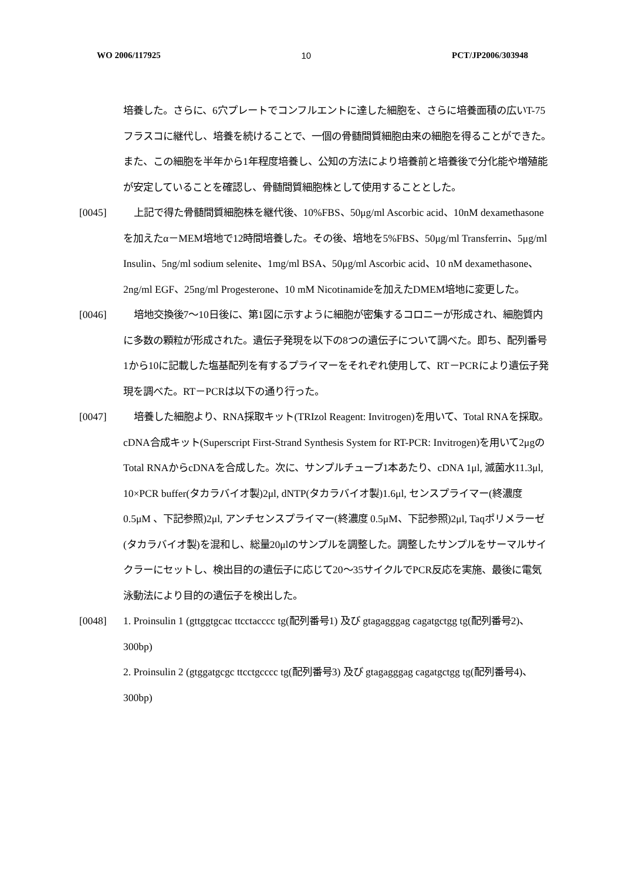WO 2006/117925 10 PCT/JP2006/303948
培養した。さらに、6穴プレートでコンフルエントに達した細胞を、さらに培養面積の広いT-75フラスコに継代し、培養を続けることで、一個の骨髄間質細胞由来の細胞を得ることができた。また、この細胞を半年から1年程度培養し、公知の方法により培養前と培養後で分化能や増殖能が安定していることを確認し、骨髄間質細胞株として使用することとした。
[0045] 上記で得た骨髄間質細胞株を継代後、10%FBS、50μg/ml Ascorbic acid、10nM dexamethasoneを加えたα－MEM培地で12時間培養した。その後、培地を5%FBS、50μg/ml Transferrin、5μg/ml Insulin、5ng/ml sodium selenite、1mg/ml BSA、50μg/ml Ascorbic acid、10 nM dexamethasone、2ng/ml EGF、25ng/ml Progesterone、10 mM Nicotinamideを加えたDMEM培地に変更した。
[0046] 培地交換後7～10日後に、第1図に示すように細胞が密集するコロニーが形成され、細胞質内に多数の顆粒が形成された。遺伝子発現を以下の8つの遺伝子について調べた。即ち、配列番号1から10に記載した塩基配列を有するプライマーをそれぞれ使用して、RT－PCRにより遺伝子発現を調べた。RT－PCRは以下の通り行った。
[0047] 培養した細胞より、RNA採取キット(TRIzol Reagent: Invitrogen)を用いて、Total RNAを採取。cDNA合成キット(Superscript First-Strand Synthesis System for RT-PCR: Invitrogen)を用いて2μgのTotal RNAからcDNAを合成した。次に、サンプルチューブ1本あたり、cDNA 1μl, 滅菌水11.3μl, 10×PCR buffer(タカラバイオ製)2μl, dNTP(タカラバイオ製)1.6μl, センスプライマー(終濃度 0.5μM 、下記参照)2μl, アンチセンスプライマー(終濃度 0.5μM、下記参照)2μl, Taqポリメラーゼ(タカラバイオ製)を混和し、総量20μlのサンプルを調整した。調整したサンプルをサーマルサイクラーにセットし、検出目的の遺伝子に応じて20～35サイクルでPCR反応を実施、最後に電気泳動法により目的の遺伝子を検出した。
[0048] 1. Proinsulin 1 (gttggtgcac ttcctacccc tg(配列番号1) 及び gtagagggag cagatgctgg tg(配列番号2)、300bp)
2. Proinsulin 2 (gtggatgcgc ttcctgcccc tg(配列番号3) 及び gtagagggag cagatgctgg tg(配列番号4)、300bp)